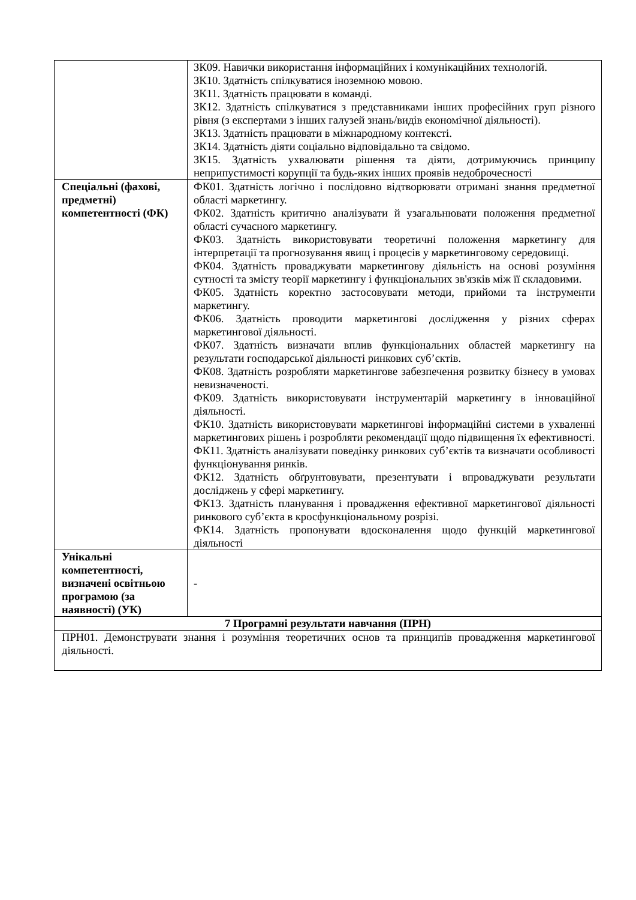| | ЗК09. Навички використання інформаційних і комунікаційних технологій. ЗК10. Здатність спілкуватися іноземною мовою. ЗК11. Здатність працювати в команді. ЗК12. Здатність спілкуватися з представниками інших професійних груп різного рівня (з експертами з інших галузей знань/видів економічної діяльності). ЗК13. Здатність працювати в міжнародному контексті. ЗК14. Здатність діяти соціально відповідально та свідомо. ЗК15. Здатність ухвалювати рішення та діяти, дотримуючись принципу неприпустимості корупції та будь-яких інших проявів недоброчесності |
| Спеціальні (фахові, предметні) компетентності (ФК) | ФК01. Здатність логічно і послідовно відтворювати отримані знання предметної області маркетингу. ФК02. Здатність критично аналізувати й узагальнювати положення предметної області сучасного маркетингу. ФК03. Здатність використовувати теоретичні положення маркетингу для інтерпретації та прогнозування явищ і процесів у маркетинговому середовищі. ФК04. Здатність проваджувати маркетингову діяльність на основі розуміння сутності та змісту теорії маркетингу і функціональних зв'язків між її складовими. ФК05. Здатність коректно застосовувати методи, прийоми та інструменти маркетингу. ФК06. Здатність проводити маркетингові дослідження у різних сферах маркетингової діяльності. ФК07. Здатність визначати вплив функціональних областей маркетингу на результати господарської діяльності ринкових суб’єктів. ФК08. Здатність розробляти маркетингове забезпечення розвитку бізнесу в умовах невизначеності. ФК09. Здатність використовувати інструментарій маркетингу в інноваційної діяльності. ФК10. Здатність використовувати маркетингові інформаційні системи в ухваленні маркетингових рішень і розробляти рекомендації щодо підвищення їх ефективності. ФК11. Здатність аналізувати поведінку ринкових суб’єктів та визначати особливості функціонування ринків. ФК12. Здатність обґрунтовувати, презентувати і впроваджувати результати досліджень у сфері маркетингу. ФК13. Здатність планування і провадження ефективної маркетингової діяльності ринкового суб’єкта в кросфункціональному розрізі. ФК14. Здатність пропонувати вдосконалення щодо функцій маркетингової діяльності |
| Унікальні компетентності, визначені освітньою програмою (за наявності) (УК) | - |
| 7 Програмні результати навчання (ПРН) | |
| ПРН01. Демонструвати знання і розуміння теоретичних основ та принципів провадження маркетингової діяльності. | |